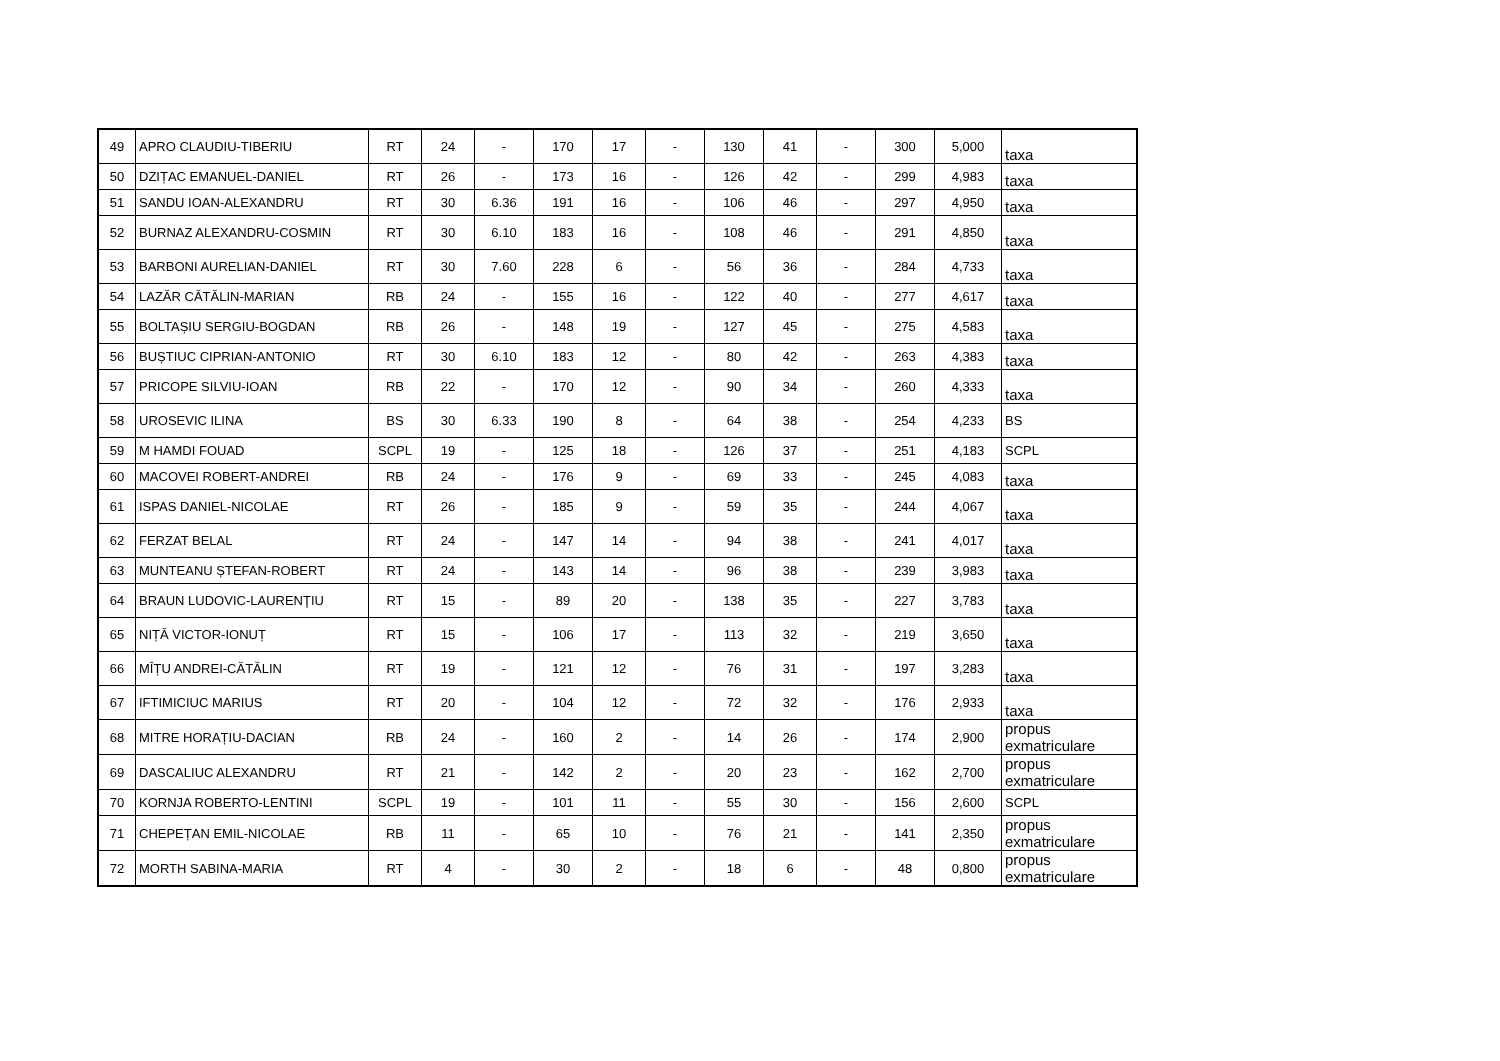| 49 | APRO CLAUDIU-TIBERIU | RT | 24 | - | 170 | 17 | - | 130 | 41 | - | 300 | 5,000 | taxa |
| 50 | DZIȚAC EMANUEL-DANIEL | RT | 26 | - | 173 | 16 | - | 126 | 42 | - | 299 | 4,983 | taxa |
| 51 | SANDU IOAN-ALEXANDRU | RT | 30 | 6.36 | 191 | 16 | - | 106 | 46 | - | 297 | 4,950 | taxa |
| 52 | BURNAZ ALEXANDRU-COSMIN | RT | 30 | 6.10 | 183 | 16 | - | 108 | 46 | - | 291 | 4,850 | taxa |
| 53 | BARBONI AURELIAN-DANIEL | RT | 30 | 7.60 | 228 | 6 | - | 56 | 36 | - | 284 | 4,733 | taxa |
| 54 | LAZĂR CĂTĂLIN-MARIAN | RB | 24 | - | 155 | 16 | - | 122 | 40 | - | 277 | 4,617 | taxa |
| 55 | BOLTAȘIU SERGIU-BOGDAN | RB | 26 | - | 148 | 19 | - | 127 | 45 | - | 275 | 4,583 | taxa |
| 56 | BUȘTIUC CIPRIAN-ANTONIO | RT | 30 | 6.10 | 183 | 12 | - | 80 | 42 | - | 263 | 4,383 | taxa |
| 57 | PRICOPE SILVIU-IOAN | RB | 22 | - | 170 | 12 | - | 90 | 34 | - | 260 | 4,333 | taxa |
| 58 | UROSEVIC ILINA | BS | 30 | 6.33 | 190 | 8 | - | 64 | 38 | - | 254 | 4,233 | BS |
| 59 | M HAMDI FOUAD | SCPL | 19 | - | 125 | 18 | - | 126 | 37 | - | 251 | 4,183 | SCPL |
| 60 | MACOVEI ROBERT-ANDREI | RB | 24 | - | 176 | 9 | - | 69 | 33 | - | 245 | 4,083 | taxa |
| 61 | ISPAS DANIEL-NICOLAE | RT | 26 | - | 185 | 9 | - | 59 | 35 | - | 244 | 4,067 | taxa |
| 62 | FERZAT BELAL | RT | 24 | - | 147 | 14 | - | 94 | 38 | - | 241 | 4,017 | taxa |
| 63 | MUNTEANU ȘTEFAN-ROBERT | RT | 24 | - | 143 | 14 | - | 96 | 38 | - | 239 | 3,983 | taxa |
| 64 | BRAUN LUDOVIC-LAURENŢIU | RT | 15 | - | 89 | 20 | - | 138 | 35 | - | 227 | 3,783 | taxa |
| 65 | NIȚĂ VICTOR-IONUȚ | RT | 15 | - | 106 | 17 | - | 113 | 32 | - | 219 | 3,650 | taxa |
| 66 | MÎȚU ANDREI-CĂTĂLIN | RT | 19 | - | 121 | 12 | - | 76 | 31 | - | 197 | 3,283 | taxa |
| 67 | IFTIMICIUC MARIUS | RT | 20 | - | 104 | 12 | - | 72 | 32 | - | 176 | 2,933 | taxa |
| 68 | MITRE HORAȚIU-DACIAN | RB | 24 | - | 160 | 2 | - | 14 | 26 | - | 174 | 2,900 | propus exmatriculare |
| 69 | DASCALIUC ALEXANDRU | RT | 21 | - | 142 | 2 | - | 20 | 23 | - | 162 | 2,700 | propus exmatriculare |
| 70 | KORNJA ROBERTO-LENTINI | SCPL | 19 | - | 101 | 11 | - | 55 | 30 | - | 156 | 2,600 | SCPL |
| 71 | CHEPEȚAN EMIL-NICOLAE | RB | 11 | - | 65 | 10 | - | 76 | 21 | - | 141 | 2,350 | propus exmatriculare |
| 72 | MORTH SABINA-MARIA | RT | 4 | - | 30 | 2 | - | 18 | 6 | - | 48 | 0,800 | propus exmatriculare |